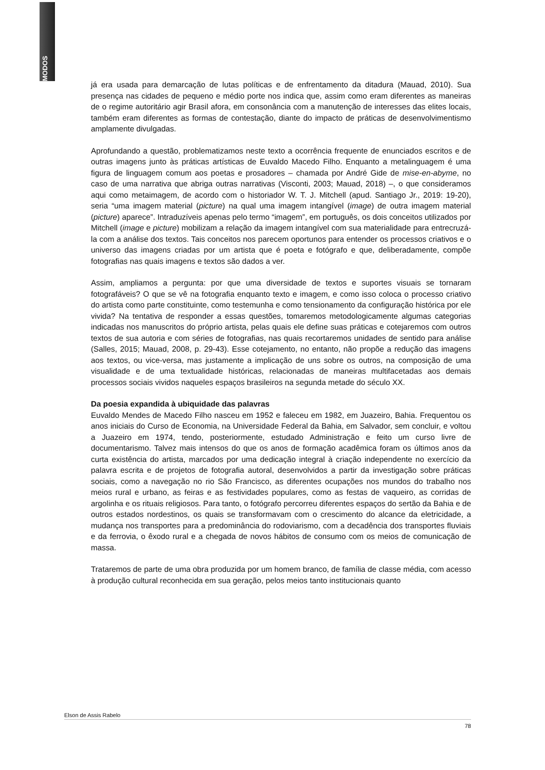MODOS
já era usada para demarcação de lutas políticas e de enfrentamento da ditadura (Mauad, 2010). Sua presença nas cidades de pequeno e médio porte nos indica que, assim como eram diferentes as maneiras de o regime autoritário agir Brasil afora, em consonância com a manutenção de interesses das elites locais, também eram diferentes as formas de contestação, diante do impacto de práticas de desenvolvimentismo amplamente divulgadas.
Aprofundando a questão, problematizamos neste texto a ocorrência frequente de enunciados escritos e de outras imagens junto às práticas artísticas de Euvaldo Macedo Filho. Enquanto a metalinguagem é uma figura de linguagem comum aos poetas e prosadores – chamada por André Gide de mise-en-abyme, no caso de uma narrativa que abriga outras narrativas (Visconti, 2003; Mauad, 2018) –, o que consideramos aqui como metaimagem, de acordo com o historiador W. T. J. Mitchell (apud. Santiago Jr., 2019: 19-20), seria “uma imagem material (picture) na qual uma imagem intangível (image) de outra imagem material (picture) aparece”. Intraduzíveis apenas pelo termo “imagem”, em português, os dois conceitos utilizados por Mitchell (image e picture) mobilizam a relação da imagem intangível com sua materialidade para entrecruzá-la com a análise dos textos. Tais conceitos nos parecem oportunos para entender os processos criativos e o universo das imagens criadas por um artista que é poeta e fotógrafo e que, deliberadamente, compõe fotografias nas quais imagens e textos são dados a ver.
Assim, ampliamos a pergunta: por que uma diversidade de textos e suportes visuais se tornaram fotografáveis? O que se vê na fotografia enquanto texto e imagem, e como isso coloca o processo criativo do artista como parte constituinte, como testemunha e como tensionamento da configuração histórica por ele vivida? Na tentativa de responder a essas questões, tomaremos metodologicamente algumas categorias indicadas nos manuscritos do próprio artista, pelas quais ele define suas práticas e cotejaremos com outros textos de sua autoria e com séries de fotografias, nas quais recortaremos unidades de sentido para análise (Salles, 2015; Mauad, 2008, p. 29-43). Esse cotejamento, no entanto, não propõe a redução das imagens aos textos, ou vice-versa, mas justamente a implicação de uns sobre os outros, na composição de uma visualidade e de uma textualidade históricas, relacionadas de maneiras multifacetadas aos demais processos sociais vividos naqueles espaços brasileiros na segunda metade do século XX.
Da poesia expandida à ubiquidade das palavras
Euvaldo Mendes de Macedo Filho nasceu em 1952 e faleceu em 1982, em Juazeiro, Bahia. Frequentou os anos iniciais do Curso de Economia, na Universidade Federal da Bahia, em Salvador, sem concluir, e voltou a Juazeiro em 1974, tendo, posteriormente, estudado Administração e feito um curso livre de documentarismo. Talvez mais intensos do que os anos de formação acadêmica foram os últimos anos da curta existência do artista, marcados por uma dedicação integral à criação independente no exercício da palavra escrita e de projetos de fotografia autoral, desenvolvidos a partir da investigação sobre práticas sociais, como a navegação no rio São Francisco, as diferentes ocupações nos mundos do trabalho nos meios rural e urbano, as feiras e as festividades populares, como as festas de vaqueiro, as corridas de argolinha e os rituais religiosos. Para tanto, o fotógrafo percorreu diferentes espaços do sertão da Bahia e de outros estados nordestinos, os quais se transformavam com o crescimento do alcance da eletricidade, a mudança nos transportes para a predominância do rodoviarismo, com a decadência dos transportes fluviais e da ferrovia, o êxodo rural e a chegada de novos hábitos de consumo com os meios de comunicação de massa.
Trataremos de parte de uma obra produzida por um homem branco, de família de classe média, com acesso à produção cultural reconhecida em sua geração, pelos meios tanto institucionais quanto
Elson de Assis Rabelo
78